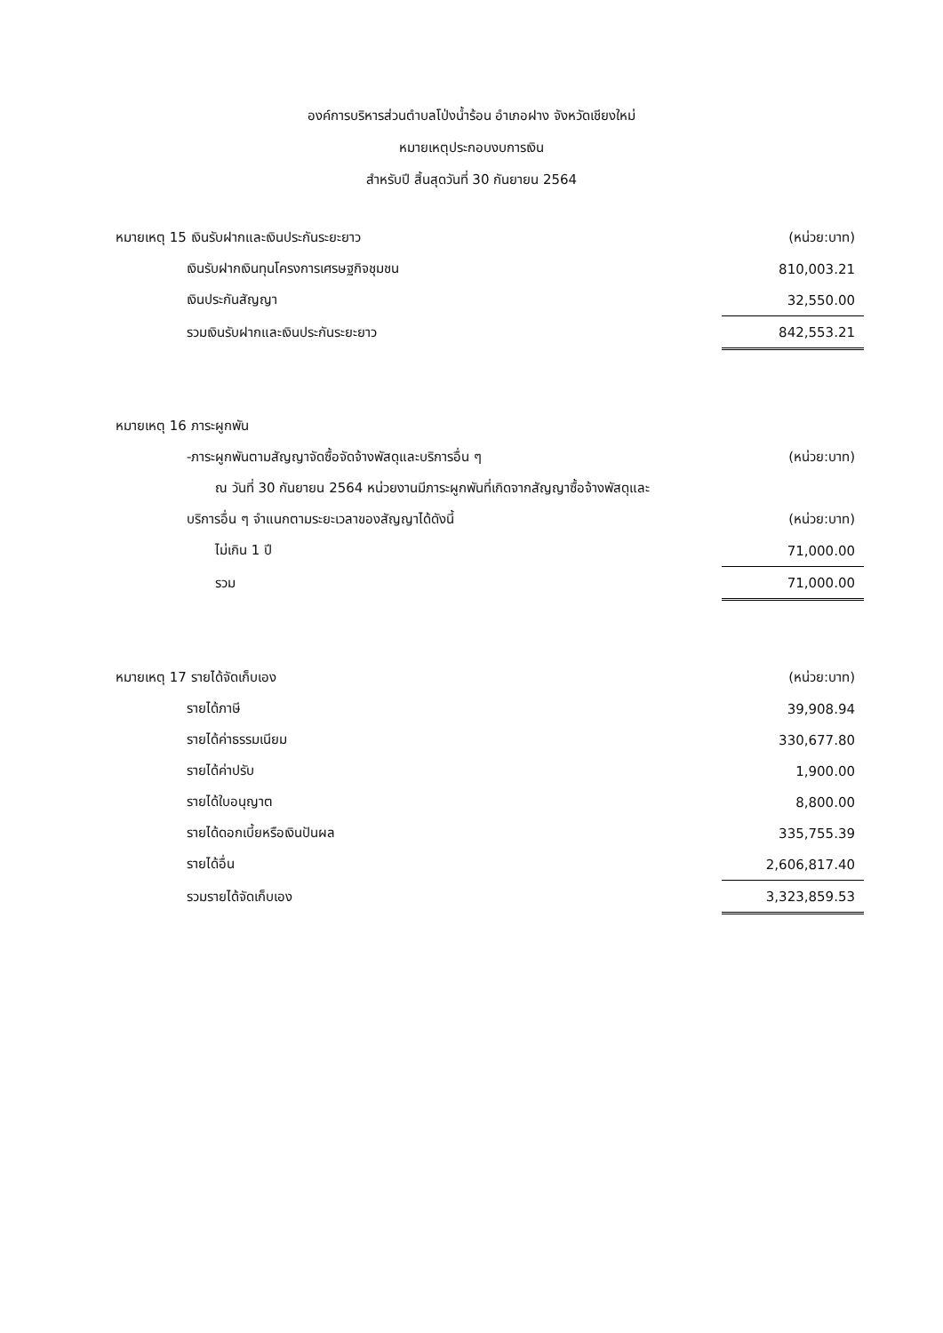องค์การบริหารส่วนตำบลโป่งน้ำร้อน อำเภอฝาง จังหวัดเชียงใหม่
หมายเหตุประกอบงบการเงิน
สำหรับปี สิ้นสุดวันที่ 30 กันยายน 2564
| หมายเหตุ 15 เงินรับฝากและเงินประกันระยะยาว | (หน่วย:บาท) |
| เงินรับฝากเงินทุนโครงการเศรษฐกิจชุมชน | 810,003.21 |
| เงินประกันสัญญา | 32,550.00 |
| รวมเงินรับฝากและเงินประกันระยะยาว | 842,553.21 |
| หมายเหตุ 16 ภาระผูกพัน | |
| -ภาระผูกพันตามสัญญาจัดซื้อจัดจ้างพัสดุและบริการอื่น ๆ | (หน่วย:บาท) |
| ณ วันที่ 30 กันยายน 2564 หน่วยงานมีภาระผูกพันที่เกิดจากสัญญาซื้อจ้างพัสดุและ | |
| บริการอื่น ๆ จำแนกตามระยะเวลาของสัญญาได้ดังนี้ | (หน่วย:บาท) |
| ไม่เกิน 1 ปี | 71,000.00 |
| รวม | 71,000.00 |
| หมายเหตุ 17 รายได้จัดเก็บเอง | (หน่วย:บาท) |
| รายได้ภาษี | 39,908.94 |
| รายได้ค่าธรรมเนียม | 330,677.80 |
| รายได้ค่าปรับ | 1,900.00 |
| รายได้ใบอนุญาต | 8,800.00 |
| รายได้ดอกเบี้ยหรือเงินปันผล | 335,755.39 |
| รายได้อื่น | 2,606,817.40 |
| รวมรายได้จัดเก็บเอง | 3,323,859.53 |